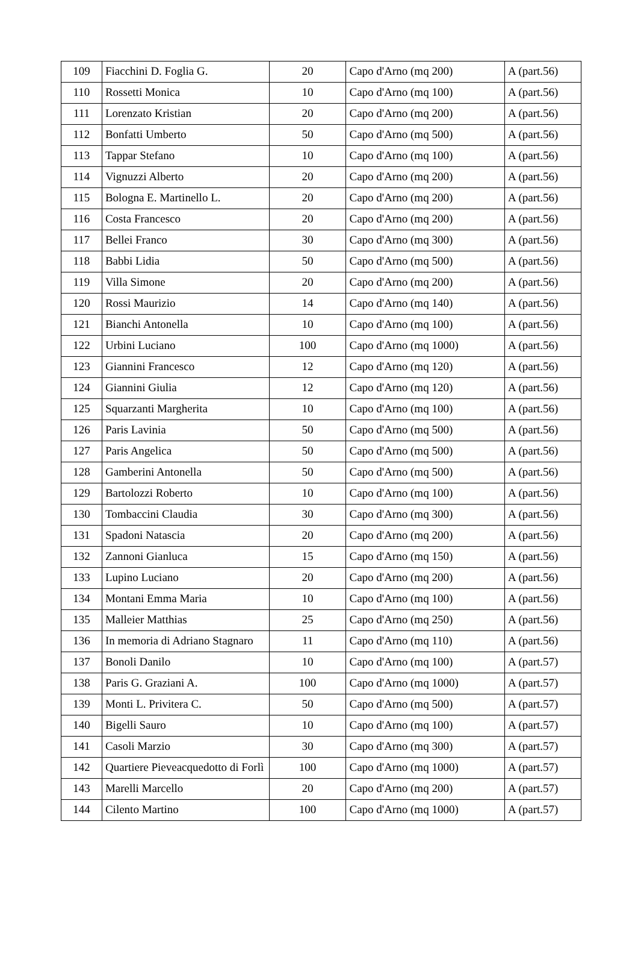| 109 | Fiacchini D. Foglia G. | 20 | Capo d'Arno (mq 200) | A (part.56) |
| 110 | Rossetti Monica | 10 | Capo d'Arno (mq 100) | A (part.56) |
| 111 | Lorenzato Kristian | 20 | Capo d'Arno (mq 200) | A (part.56) |
| 112 | Bonfatti Umberto | 50 | Capo d'Arno (mq 500) | A (part.56) |
| 113 | Tappar Stefano | 10 | Capo d'Arno (mq 100) | A (part.56) |
| 114 | Vignuzzi Alberto | 20 | Capo d'Arno (mq 200) | A (part.56) |
| 115 | Bologna E. Martinello L. | 20 | Capo d'Arno (mq 200) | A (part.56) |
| 116 | Costa Francesco | 20 | Capo d'Arno (mq 200) | A (part.56) |
| 117 | Bellei Franco | 30 | Capo d'Arno (mq 300) | A (part.56) |
| 118 | Babbi Lidia | 50 | Capo d'Arno (mq 500) | A (part.56) |
| 119 | Villa Simone | 20 | Capo d'Arno (mq 200) | A (part.56) |
| 120 | Rossi Maurizio | 14 | Capo d'Arno (mq 140) | A (part.56) |
| 121 | Bianchi Antonella | 10 | Capo d'Arno (mq 100) | A (part.56) |
| 122 | Urbini Luciano | 100 | Capo d'Arno (mq 1000) | A (part.56) |
| 123 | Giannini Francesco | 12 | Capo d'Arno (mq 120) | A (part.56) |
| 124 | Giannini Giulia | 12 | Capo d'Arno (mq 120) | A (part.56) |
| 125 | Squarzanti Margherita | 10 | Capo d'Arno (mq 100) | A (part.56) |
| 126 | Paris Lavinia | 50 | Capo d'Arno (mq 500) | A (part.56) |
| 127 | Paris Angelica | 50 | Capo d'Arno (mq 500) | A (part.56) |
| 128 | Gamberini Antonella | 50 | Capo d'Arno (mq 500) | A (part.56) |
| 129 | Bartolozzi Roberto | 10 | Capo d'Arno (mq 100) | A (part.56) |
| 130 | Tombaccini Claudia | 30 | Capo d'Arno (mq 300) | A (part.56) |
| 131 | Spadoni Natascia | 20 | Capo d'Arno (mq 200) | A (part.56) |
| 132 | Zannoni Gianluca | 15 | Capo d'Arno (mq 150) | A (part.56) |
| 133 | Lupino Luciano | 20 | Capo d'Arno (mq 200) | A (part.56) |
| 134 | Montani Emma Maria | 10 | Capo d'Arno (mq 100) | A (part.56) |
| 135 | Malleier Matthias | 25 | Capo d'Arno (mq 250) | A (part.56) |
| 136 | In memoria di Adriano Stagnaro | 11 | Capo d'Arno (mq 110) | A (part.56) |
| 137 | Bonoli Danilo | 10 | Capo d'Arno (mq 100) | A (part.57) |
| 138 | Paris G. Graziani A. | 100 | Capo d'Arno (mq 1000) | A (part.57) |
| 139 | Monti L. Privitera C. | 50 | Capo d'Arno (mq 500) | A (part.57) |
| 140 | Bigelli Sauro | 10 | Capo d'Arno (mq 100) | A (part.57) |
| 141 | Casoli Marzio | 30 | Capo d'Arno (mq 300) | A (part.57) |
| 142 | Quartiere Pieveacquedotto di Forlì | 100 | Capo d'Arno (mq 1000) | A (part.57) |
| 143 | Marelli Marcello | 20 | Capo d'Arno (mq 200) | A (part.57) |
| 144 | Cilento Martino | 100 | Capo d'Arno (mq 1000) | A (part.57) |